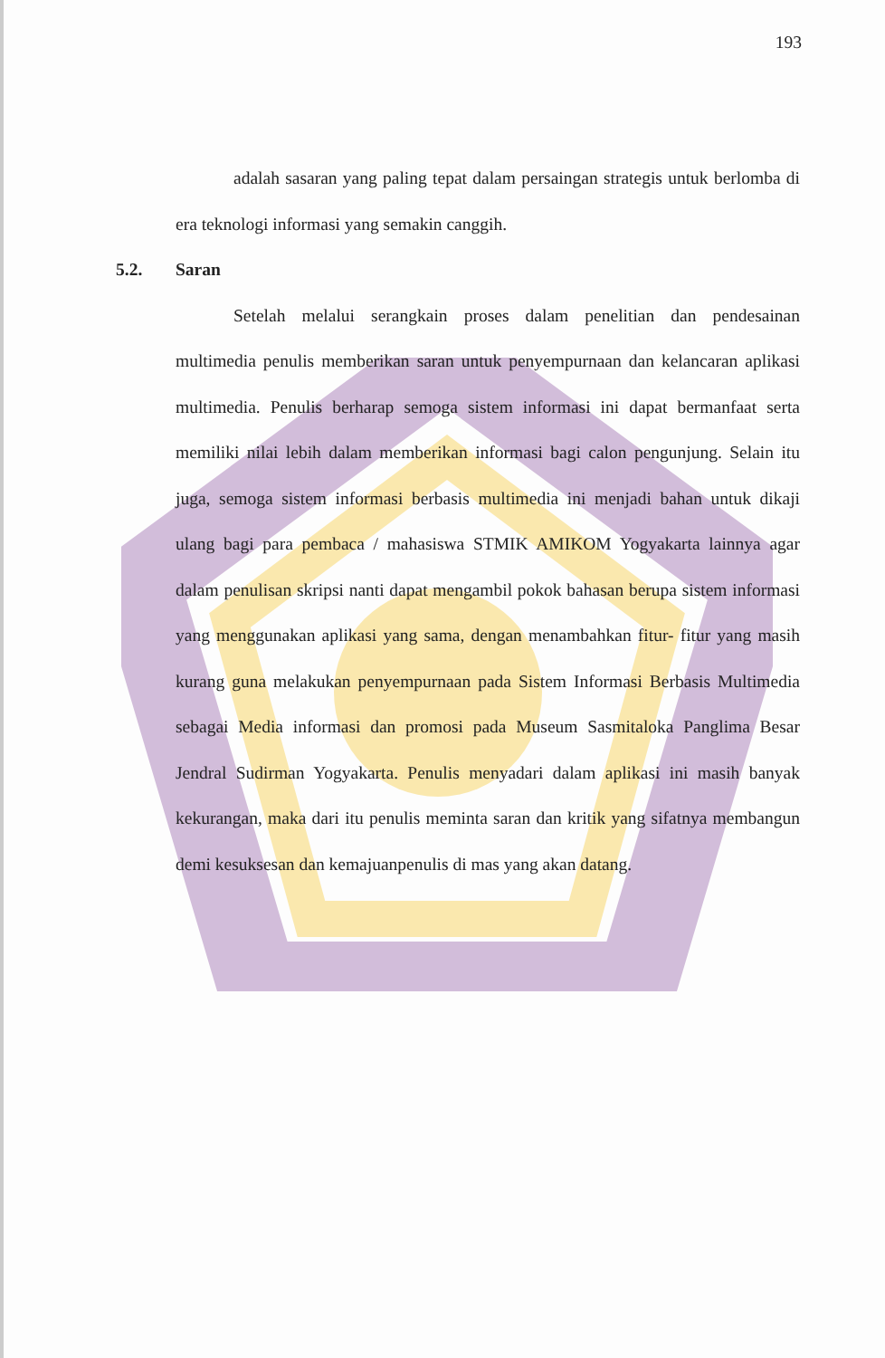193
adalah sasaran yang paling tepat dalam persaingan strategis untuk berlomba di era teknologi informasi yang semakin canggih.
5.2. Saran
Setelah melalui serangkain proses dalam penelitian dan pendesainan multimedia penulis memberikan saran untuk penyempurnaan dan kelancaran aplikasi multimedia. Penulis berharap semoga sistem informasi ini dapat bermanfaat serta memiliki nilai lebih dalam memberikan informasi bagi calon pengunjung. Selain itu juga, semoga sistem informasi berbasis multimedia ini menjadi bahan untuk dikaji ulang bagi para pembaca / mahasiswa STMIK AMIKOM Yogyakarta lainnya agar dalam penulisan skripsi nanti dapat mengambil pokok bahasan berupa sistem informasi yang menggunakan aplikasi yang sama, dengan menambahkan fitur- fitur yang masih kurang guna melakukan penyempurnaan pada Sistem Informasi Berbasis Multimedia sebagai Media informasi dan promosi pada Museum Sasmitaloka Panglima Besar Jendral Sudirman Yogyakarta. Penulis menyadari dalam aplikasi ini masih banyak kekurangan, maka dari itu penulis meminta saran dan kritik yang sifatnya membangun demi kesuksesan dan kemajuanpenulis di mas yang akan datang.